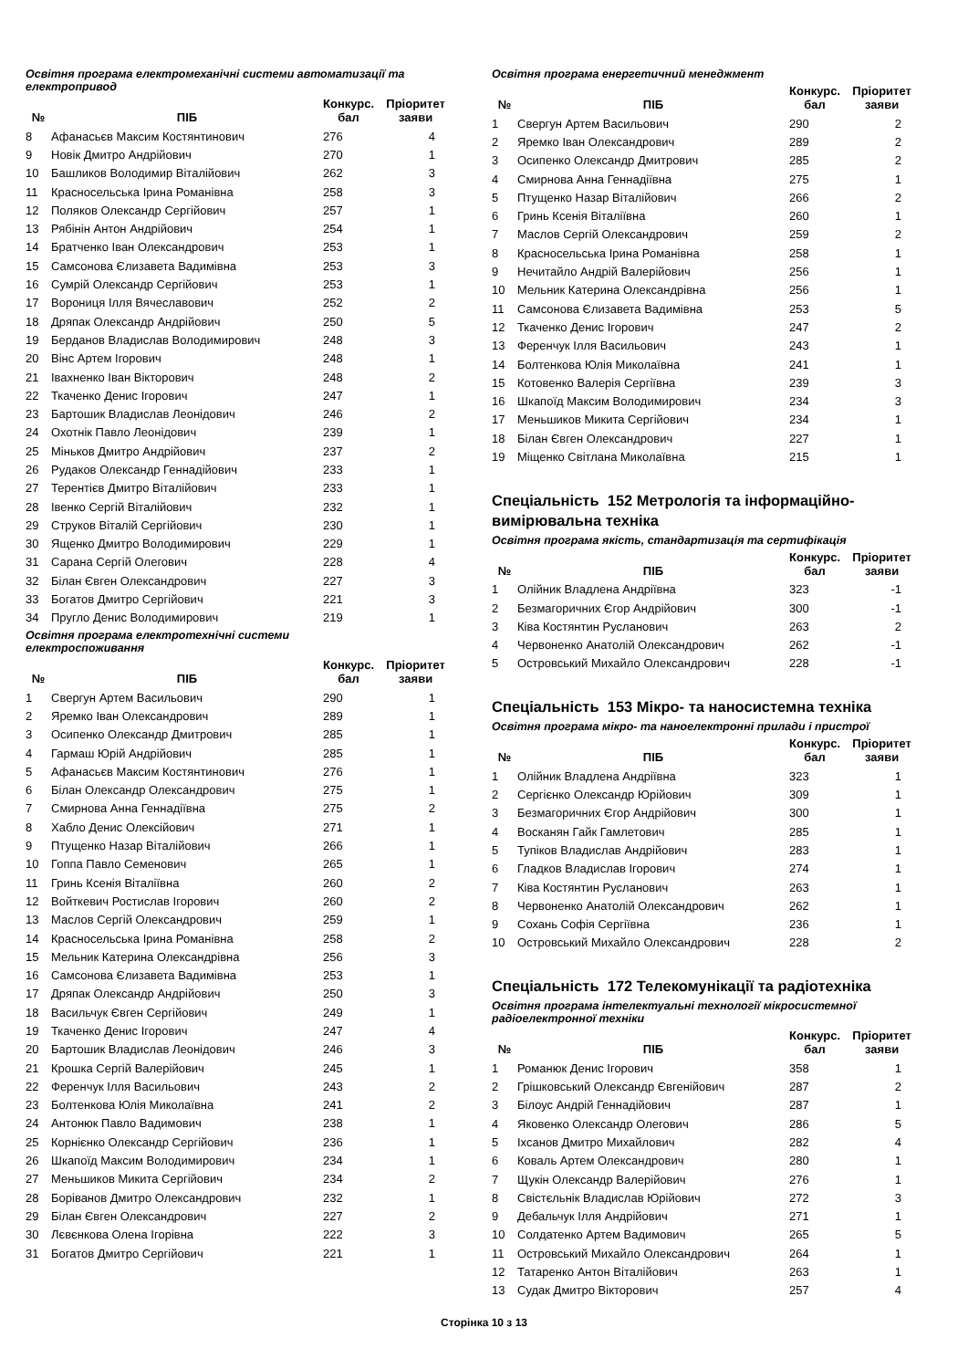Освітня програма електромеханічні системи автоматизації та електропривод
| № | ПІБ | Конкурс. бал | Пріоритет заяви |
| --- | --- | --- | --- |
| 8 | Афанасьєв Максим Костянтинович | 276 | 4 |
| 9 | Новік Дмитро Андрійович | 270 | 1 |
| 10 | Башликов Володимир Віталійович | 262 | 3 |
| 11 | Красносельська Ірина Романівна | 258 | 3 |
| 12 | Поляков Олександр Сергійович | 257 | 1 |
| 13 | Рябінін Антон Андрійович | 254 | 1 |
| 14 | Братченко Іван Олександрович | 253 | 1 |
| 15 | Самсонова Єлизавета Вадимівна | 253 | 3 |
| 16 | Сумрій Олександр Сергійович | 253 | 1 |
| 17 | Ворониця Ілля Вячеславович | 252 | 2 |
| 18 | Дряпак Олександр Андрійович | 250 | 5 |
| 19 | Берданов Владислав Володимирович | 248 | 3 |
| 20 | Вінс Артем Ігорович | 248 | 1 |
| 21 | Івахненко Іван Вікторович | 248 | 2 |
| 22 | Ткаченко Денис Ігорович | 247 | 1 |
| 23 | Бартошик Владислав Леонідович | 246 | 2 |
| 24 | Охотнік Павло Леонідович | 239 | 1 |
| 25 | Міньков Дмитро Андрійович | 237 | 2 |
| 26 | Рудаков Олександр Геннадійович | 233 | 1 |
| 27 | Терентієв Дмитро Віталійович | 233 | 1 |
| 28 | Івенко Сергій Віталійович | 232 | 1 |
| 29 | Струков Віталій Сергійович | 230 | 1 |
| 30 | Ященко Дмитро Володимирович | 229 | 1 |
| 31 | Сарана Сергій Олегович | 228 | 4 |
| 32 | Білан Євген Олександрович | 227 | 3 |
| 33 | Богатов Дмитро Сергійович | 221 | 3 |
| 34 | Пругло Денис Володимирович | 219 | 1 |
Освітня програма електротехнічні системи електроспоживання
| № | ПІБ | Конкурс. бал | Пріоритет заяви |
| --- | --- | --- | --- |
| 1 | Свергун Артем Васильович | 290 | 1 |
| 2 | Яремко Іван Олександрович | 289 | 1 |
| 3 | Осипенко Олександр Дмитрович | 285 | 1 |
| 4 | Гармаш Юрій Андрійович | 285 | 1 |
| 5 | Афанасьєв Максим Костянтинович | 276 | 1 |
| 6 | Білан Олександр Олександрович | 275 | 1 |
| 7 | Смирнова Анна Геннадіївна | 275 | 2 |
| 8 | Хабло Денис Олексійович | 271 | 1 |
| 9 | Птущенко Назар Віталійович | 266 | 1 |
| 10 | Гоппа Павло Семенович | 265 | 1 |
| 11 | Гринь Ксенія Віталіївна | 260 | 2 |
| 12 | Войткевич Ростислав Ігорович | 260 | 2 |
| 13 | Маслов Сергій Олександрович | 259 | 1 |
| 14 | Красносельська Ірина Романівна | 258 | 2 |
| 15 | Мельник Катерина Олександрівна | 256 | 3 |
| 16 | Самсонова Єлизавета Вадимівна | 253 | 1 |
| 17 | Дряпак Олександр Андрійович | 250 | 3 |
| 18 | Васильчук Євген Сергійович | 249 | 1 |
| 19 | Ткаченко Денис Ігорович | 247 | 4 |
| 20 | Бартошик Владислав Леонідович | 246 | 3 |
| 21 | Крошка Сергій Валерійович | 245 | 1 |
| 22 | Ференчук Ілля Васильович | 243 | 2 |
| 23 | Болтенкова Юлія Миколаївна | 241 | 2 |
| 24 | Антонюк Павло Вадимович | 238 | 1 |
| 25 | Корнієнко Олександр Сергійович | 236 | 1 |
| 26 | Шкапоїд Максим Володимирович | 234 | 1 |
| 27 | Меньшиков Микита Сергійович | 234 | 2 |
| 28 | Боріванов Дмитро Олександрович | 232 | 1 |
| 29 | Білан Євген Олександрович | 227 | 2 |
| 30 | Лєвєнкова Олена Ігорівна | 222 | 3 |
| 31 | Богатов Дмитро Сергійович | 221 | 1 |
Освітня програма енергетичний менеджмент
| № | ПІБ | Конкурс. бал | Пріоритет заяви |
| --- | --- | --- | --- |
| 1 | Свергун Артем Васильович | 290 | 2 |
| 2 | Яремко Іван Олександрович | 289 | 2 |
| 3 | Осипенко Олександр Дмитрович | 285 | 2 |
| 4 | Смирнова Анна Геннадіївна | 275 | 1 |
| 5 | Птущенко Назар Віталійович | 266 | 2 |
| 6 | Гринь Ксенія Віталіївна | 260 | 1 |
| 7 | Маслов Сергій Олександрович | 259 | 2 |
| 8 | Красносельська Ірина Романівна | 258 | 1 |
| 9 | Нечитайло Андрій Валерійович | 256 | 1 |
| 10 | Мельник Катерина Олександрівна | 256 | 1 |
| 11 | Самсонова Єлизавета Вадимівна | 253 | 5 |
| 12 | Ткаченко Денис Ігорович | 247 | 2 |
| 13 | Ференчук Ілля Васильович | 243 | 1 |
| 14 | Болтенкова Юлія Миколаївна | 241 | 1 |
| 15 | Котовенко Валерія Сергіївна | 239 | 3 |
| 16 | Шкапоїд Максим Володимирович | 234 | 3 |
| 17 | Меньшиков Микита Сергійович | 234 | 1 |
| 18 | Білан Євген Олександрович | 227 | 1 |
| 19 | Міщенко Світлана Миколаївна | 215 | 1 |
Спеціальність 152 Метрологія та інформаційно-вимірювальна техніка
Освітня програма якість, стандартизація та сертифікація
| № | ПІБ | Конкурс. бал | Пріоритет заяви |
| --- | --- | --- | --- |
| 1 | Олійник Владлена Андріївна | 323 | -1 |
| 2 | Безмагоричних Єгор Андрійович | 300 | -1 |
| 3 | Ківа Костянтин Русланович | 263 | 2 |
| 4 | Червоненко Анатолій Олександрович | 262 | -1 |
| 5 | Островський Михайло Олександрович | 228 | -1 |
Спеціальність 153 Мікро- та наносистемна техніка
Освітня програма мікро- та наноелектронні прилади і пристрої
| № | ПІБ | Конкурс. бал | Пріоритет заяви |
| --- | --- | --- | --- |
| 1 | Олійник Владлена Андріївна | 323 | 1 |
| 2 | Сергієнко Олександр Юрійович | 309 | 1 |
| 3 | Безмагоричних Єгор Андрійович | 300 | 1 |
| 4 | Восканян Гайк Гамлетович | 285 | 1 |
| 5 | Тупіков Владислав Андрійович | 283 | 1 |
| 6 | Гладков Владислав Ігорович | 274 | 1 |
| 7 | Ківа Костянтин Русланович | 263 | 1 |
| 8 | Червоненко Анатолій Олександрович | 262 | 1 |
| 9 | Сохань Софія Сергіївна | 236 | 1 |
| 10 | Островський Михайло Олександрович | 228 | 2 |
Спеціальність 172 Телекомунікації та радіотехніка
Освітня програма інтелектуальні технології мікросистемної радіоелектронної техніки
| № | ПІБ | Конкурс. бал | Пріоритет заяви |
| --- | --- | --- | --- |
| 1 | Романюк Денис Ігорович | 358 | 1 |
| 2 | Грішковський Олександр Євгенійович | 287 | 2 |
| 3 | Білоус Андрій Геннадійович | 287 | 1 |
| 4 | Яковенко Олександр Олегович | 286 | 5 |
| 5 | Іхсанов Дмитро Михайлович | 282 | 4 |
| 6 | Коваль Артем Олександрович | 280 | 1 |
| 7 | Щукін Олександр Валерійович | 276 | 1 |
| 8 | Свістєльнік Владислав Юрійович | 272 | 3 |
| 9 | Дебальчук Ілля Андрійович | 271 | 1 |
| 10 | Солдатенко Артем Вадимович | 265 | 5 |
| 11 | Островський Михайло Олександрович | 264 | 1 |
| 12 | Татаренко Антон Віталійович | 263 | 1 |
| 13 | Судак Дмитро Вікторович | 257 | 4 |
Сторінка 10 з 13